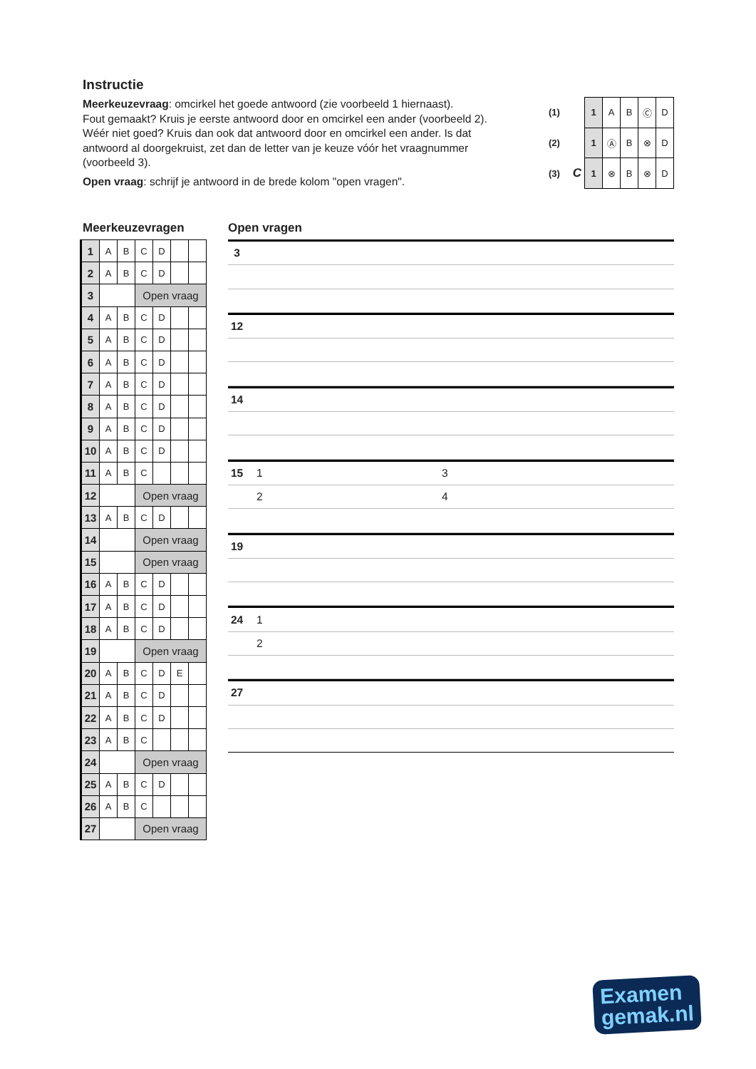Instructie
Meerkeuzevraag: omcirkel het goede antwoord (zie voorbeeld 1 hiernaast).
Fout gemaakt? Kruis je eerste antwoord door en omcirkel een ander (voorbeeld 2).
Wéér niet goed? Kruis dan ook dat antwoord door en omcirkel een ander. Is dat antwoord al doorgekruist, zet dan de letter van je keuze vóór het vraagnummer (voorbeeld 3).
Open vraag: schrijf je antwoord in de brede kolom "open vragen".
| (1) | | 1 | A | B | Ⓒ | D |
| (2) | | 1 | Ⓐ | B | ⊗ | D |
| (3) | C | 1 | ⊗ | B | ⊗ | D |
Meerkeuzevragen
| 1 | A | B | C | D | | |
| 2 | A | B | C | D | | |
| 3 | | | Open vraag | | | |
| 4 | A | B | C | D | | |
| 5 | A | B | C | D | | |
| 6 | A | B | C | D | | |
| 7 | A | B | C | D | | |
| 8 | A | B | C | D | | |
| 9 | A | B | C | D | | |
| 10 | A | B | C | D | | |
| 11 | A | B | C | | | |
| 12 | | | Open vraag | | | |
| 13 | A | B | C | D | | |
| 14 | | | Open vraag | | | |
| 15 | | | Open vraag | | | |
| 16 | A | B | C | D | | |
| 17 | A | B | C | D | | |
| 18 | A | B | C | D | | |
| 19 | | | Open vraag | | | |
| 20 | A | B | C | D | E | |
| 21 | A | B | C | D | | |
| 22 | A | B | C | D | | |
| 23 | A | B | C | | | |
| 24 | | | Open vraag | | | |
| 25 | A | B | C | D | | |
| 26 | A | B | C | | | |
| 27 | | | Open vraag | | | |
Open vragen
3
12
14
15 1 3
2 4
19
24 1
2
27
Examen
gemak.nl